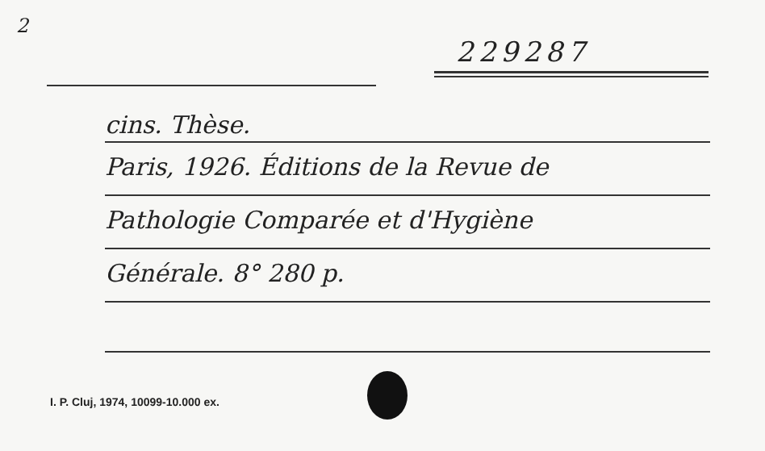2
229287
cins. Thèse.
Paris, 1926. Éditions de la Revue de
Pathologie Comparée et d'Hygiène
Générale. 8° 280 p.
I. P. Cluj, 1974, 10099-10.000 ex.